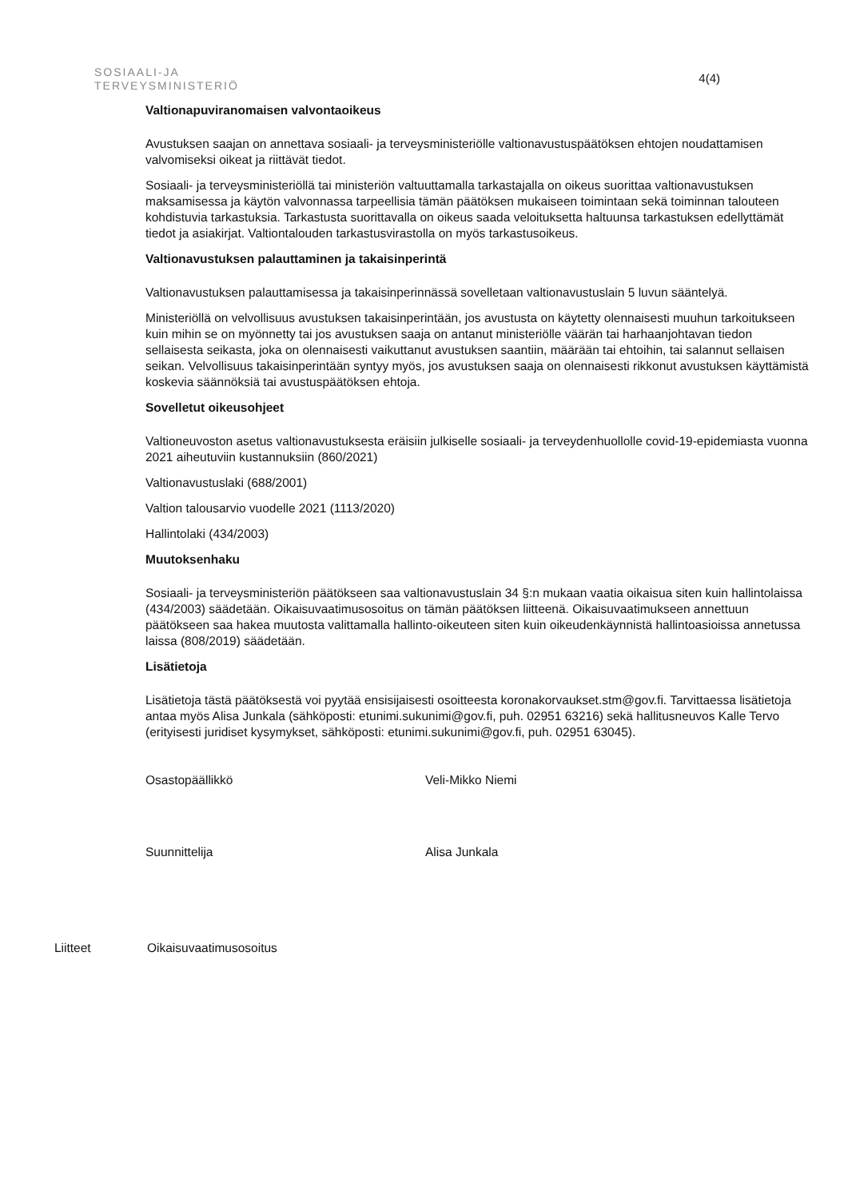SOSIAALI-JA
TERVEYSMINISTERIÖ
4(4)
Valtionapuviranomaisen valvontaoikeus
Avustuksen saajan on annettava sosiaali- ja terveysministeriölle valtionavustuspäätöksen ehtojen noudattamisen valvomiseksi oikeat ja riittävät tiedot.
Sosiaali- ja terveysministeriöllä tai ministeriön valtuuttamalla tarkastajalla on oikeus suorittaa valtionavustuksen maksamisessa ja käytön valvonnassa tarpeellisia tämän päätöksen mukaiseen toimintaan sekä toiminnan talouteen kohdistuvia tarkastuksia. Tarkastusta suorittavalla on oikeus saada veloituksetta haltuunsa tarkastuksen edellyttämät tiedot ja asiakirjat. Valtiontalouden tarkastusvirastolla on myös tarkastusoikeus.
Valtionavustuksen palauttaminen ja takaisinperintä
Valtionavustuksen palauttamisessa ja takaisinperinnässä sovelletaan valtionavustuslain 5 luvun sääntelyä.
Ministeriöllä on velvollisuus avustuksen takaisinperintään, jos avustusta on käytetty olennaisesti muuhun tarkoitukseen kuin mihin se on myönnetty tai jos avustuksen saaja on antanut ministeriölle väärän tai harhaanjohtavan tiedon sellaisesta seikasta, joka on olennaisesti vaikuttanut avustuksen saantiin, määrään tai ehtoihin, tai salannut sellaisen seikan. Velvollisuus takaisinperintään syntyy myös, jos avustuksen saaja on olennaisesti rikkonut avustuksen käyttämistä koskevia säännöksiä tai avustuspäätöksen ehtoja.
Sovelletut oikeusohjeet
Valtioneuvoston asetus valtionavustuksesta eräisiin julkiselle sosiaali- ja terveydenhuollolle covid-19-epidemiasta vuonna 2021 aiheutuviin kustannuksiin (860/2021)
Valtionavustuslaki (688/2001)
Valtion talousarvio vuodelle 2021 (1113/2020)
Hallintolaki (434/2003)
Muutoksenhaku
Sosiaali- ja terveysministeriön päätökseen saa valtionavustuslain 34 §:n mukaan vaatia oikaisua siten kuin hallintolaissa (434/2003) säädetään. Oikaisuvaatimusosoitus on tämän päätöksen liitteenä. Oikaisuvaatimukseen annettuun päätökseen saa hakea muutosta valittamalla hallinto-oikeuteen siten kuin oikeudenkäynnistä hallintoasioissa annetussa laissa (808/2019) säädetään.
Lisätietoja
Lisätietoja tästä päätöksestä voi pyytää ensisijaisesti osoitteesta koronakorvaukset.stm@gov.fi. Tarvittaessa lisätietoja antaa myös Alisa Junkala (sähköposti: etunimi.sukunimi@gov.fi, puh. 02951 63216) sekä hallitusneuvos Kalle Tervo (erityisesti juridiset kysymykset, sähköposti: etunimi.sukunimi@gov.fi, puh. 02951 63045).
Osastopäällikkö Veli-Mikko Niemi
Suunnittelija Alisa Junkala
Liitteet Oikaisuvaatimusosoitus